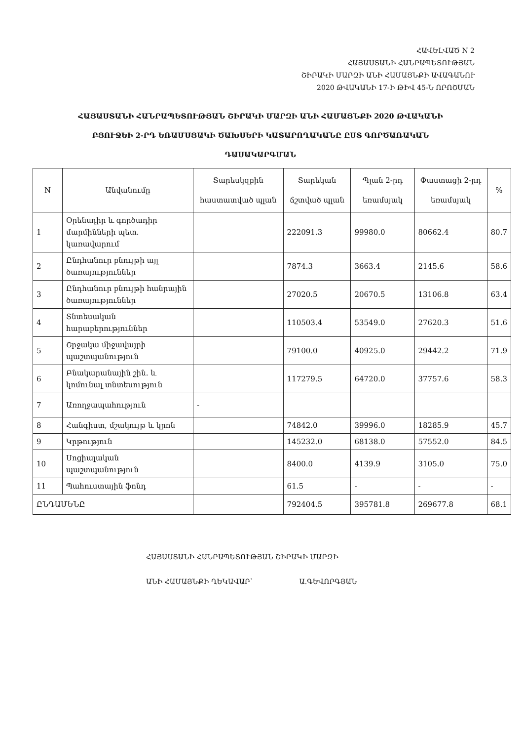ՀԱՎԵԼՎԱԾ N 2
ՀԱՅԱՍՏԱՆԻ ՀԱՆՐԱՊԵՏՈՒԹՅԱՆ
ՇԻՐԱԿԻ ՄԱՐԶԻ ԱՆԻ ՀԱՄԱՅՆՔԻ ԱՎԱԳԱՆՈՒ
2020 ԹՎԱԿԱՆԻ 17-Ի ԹԻՎ 45-Ն ՈՐՈՇՄԱՆ
ՀԱՅԱՍՏԱՆԻ ՀԱՆՐԱՊԵՏՈՒԹՅԱՆ ՇԻՐԱԿԻ ՄԱՐԶԻ ԱՆԻ ՀԱՄԱՅՆՔԻ 2020 ԹՎԱԿԱՆԻ
ԲՅՈՒՋԵԻ 2-ՐԴ ԵՌԱՄՍՅԱԿԻ ԾԱԽՍԵՐԻ ԿԱՏԱՐՈՂԱԿԱՆԸ ԸՍՏ ԳՈՐԾԱՌԱԿԱՆ
ԴԱՍԱԿԱՐԳՄԱՆ
| N | Անվանումը | Տարեսկզբին հաստատված պլան | Տարեկան ճշտված պլան | Պլան 2-րդ եռամսյակ | Փաստացի 2-րդ եռամսյակ | % |
| --- | --- | --- | --- | --- | --- | --- |
| 1 | Օրենսդիր և գործադիր մարմինների պետ. կառավարում | | 222091.3 | 99980.0 | 80662.4 | 80.7 |
| 2 | Ընդհանուր բնույթի այլ ծառայություններ | | 7874.3 | 3663.4 | 2145.6 | 58.6 |
| 3 | Ընդհանուր բնույթի հանրային ծառայություններ | | 27020.5 | 20670.5 | 13106.8 | 63.4 |
| 4 | Տնտեսական հարաբերություններ | | 110503.4 | 53549.0 | 27620.3 | 51.6 |
| 5 | Շրջակա միջավայրի պաշտպանություն | | 79100.0 | 40925.0 | 29442.2 | 71.9 |
| 6 | Բնակարանային շին. և կոմունալ տնտեսություն | | 117279.5 | 64720.0 | 37757.6 | 58.3 |
| 7 | Առողջապահություն | - | | | | |
| 8 | Հանգիստ, մշակույթ և կրոն | | 74842.0 | 39996.0 | 18285.9 | 45.7 |
| 9 | Կրթություն | | 145232.0 | 68138.0 | 57552.0 | 84.5 |
| 10 | Սոցիալական պաշտպանություն | | 8400.0 | 4139.9 | 3105.0 | 75.0 |
| 11 | Պահուստային ֆոնդ | | 61.5 | - | - | - |
| ԸՆԴԱՄԵՆԸ | | | 792404.5 | 395781.8 | 269677.8 | 68.1 |
ՀԱՅԱՍՏԱՆԻ ՀԱՆՐԱՊԵՏՈՒԹՅԱՆ ՇԻՐԱԿԻ ՄԱՐԶԻ
ԱՆԻ ՀԱՄԱՅՆՔԻ ՂԵԿԱՎԱՐ՝ Ա.ԳԵՎՈՐԳՅԱՆ